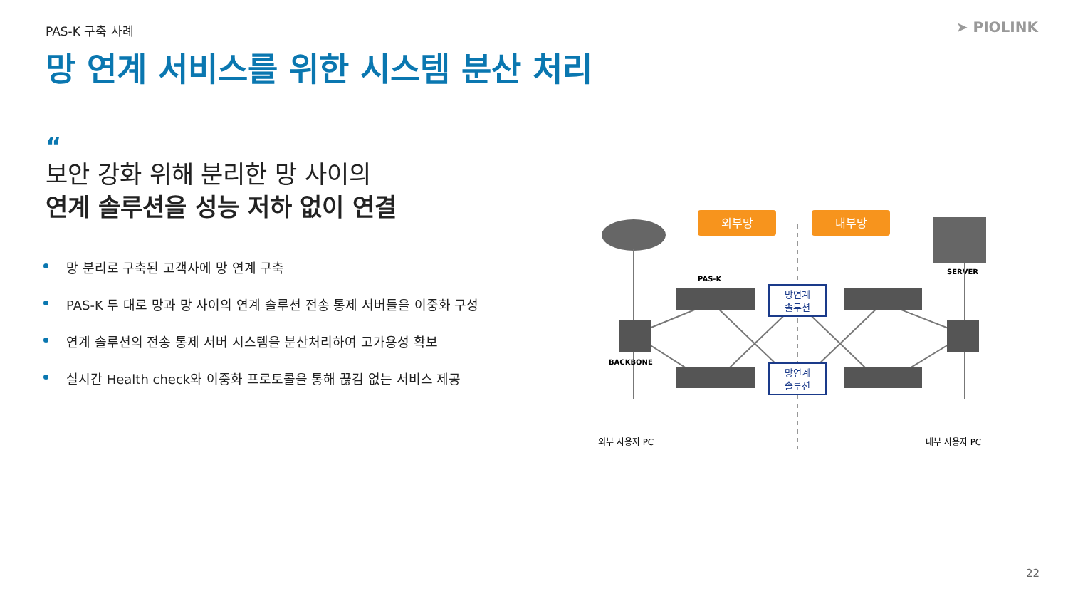PAS-K 구축 사례 ➤ PIOLINK
망 연계 서비스를 위한 시스템 분산 처리
“
보안 강화 위해 분리한 망 사이의
연계 솔루션을 성능 저하 없이 연결
망 분리로 구축된 고객사에 망 연계 구축
PAS-K 두 대로 망과 망 사이의 연계 솔루션 전송 통제 서버들을 이중화 구성
연계 솔루션의 전송 통제 서버 시스템을 분산처리하여 고가용성 확보
실시간 Health check와 이중화 프로토콜을 통해 끊김 없는 서비스 제공
외부망
내부망
SERVER
PAS-K
BACKBONE
망연계
솔루션
망연계
솔루션
외부 사용자 PC
내부 사용자 PC
22